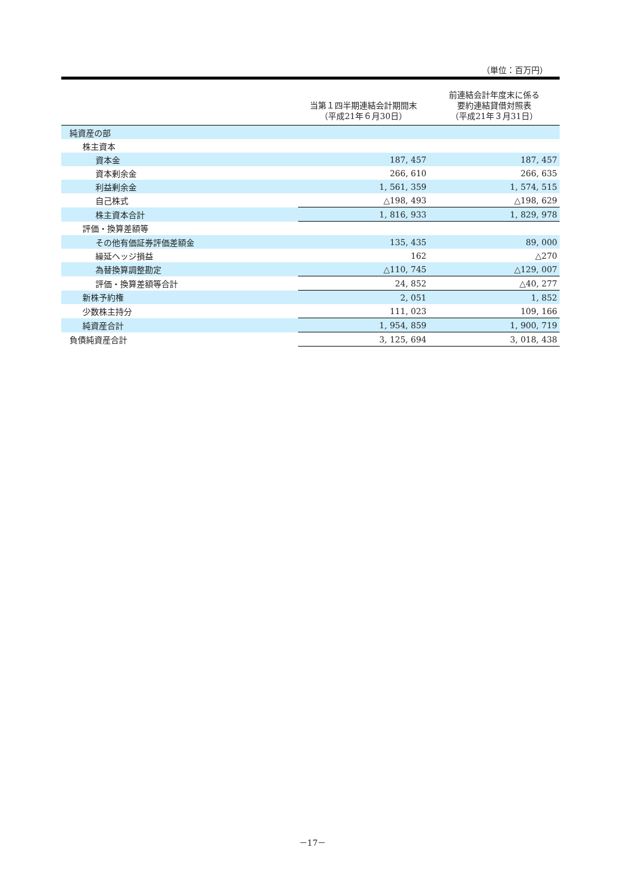（単位：百万円）
| | 当第１四半期連結会計期間末 （平成21年６月30日） | 前連結会計年度末に係る 要約連結貸借対照表 （平成21年３月31日） |
| --- | --- | --- |
| 純資産の部 | | |
| 株主資本 | | |
| 資本金 | 187, 457 | 187, 457 |
| 資本剰余金 | 266, 610 | 266, 635 |
| 利益剰余金 | 1, 561, 359 | 1, 574, 515 |
| 自己株式 | △198, 493 | △198, 629 |
| 株主資本合計 | 1, 816, 933 | 1, 829, 978 |
| 評価・換算差額等 | | |
| その他有価証券評価差額金 | 135, 435 | 89, 000 |
| 繰延ヘッジ損益 | 162 | △270 |
| 為替換算調整勘定 | △110, 745 | △129, 007 |
| 評価・換算差額等合計 | 24, 852 | △40, 277 |
| 新株予約権 | 2, 051 | 1, 852 |
| 少数株主持分 | 111, 023 | 109, 166 |
| 純資産合計 | 1, 954, 859 | 1, 900, 719 |
| 負債純資産合計 | 3, 125, 694 | 3, 018, 438 |
－17－